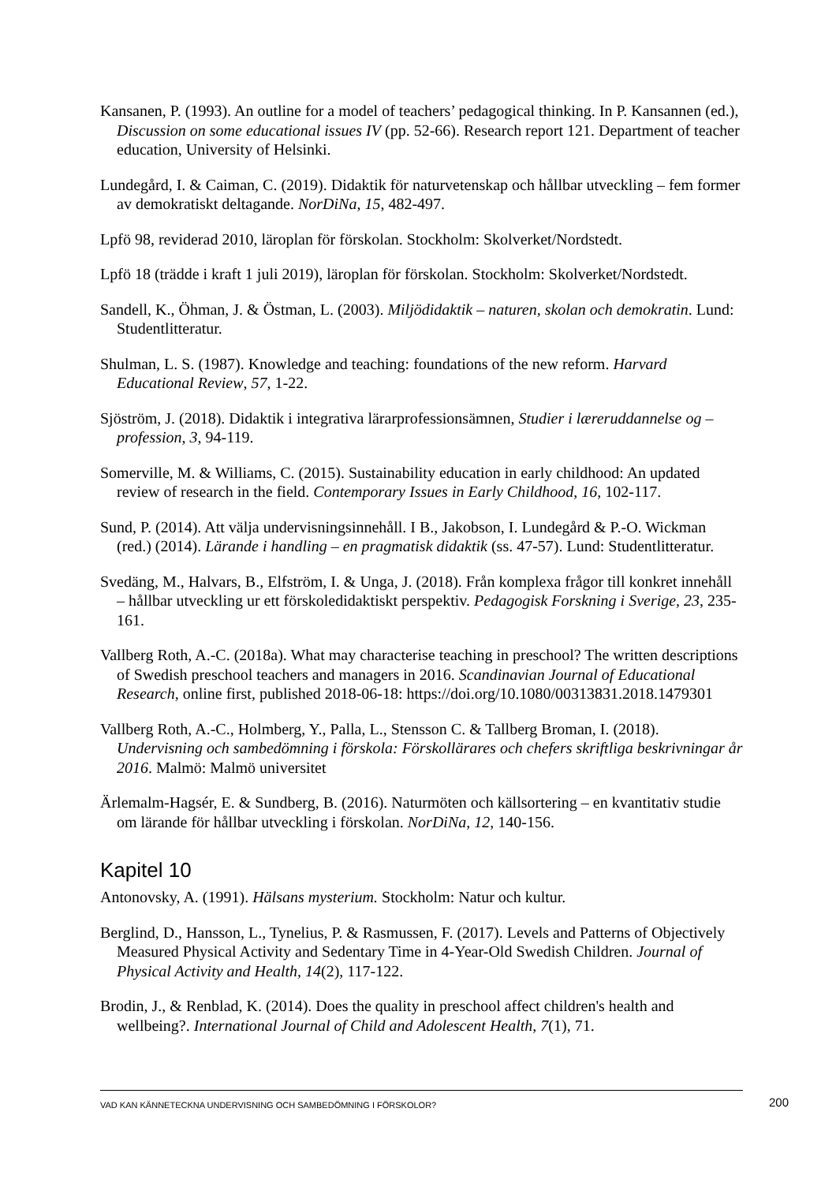Kansanen, P. (1993). An outline for a model of teachers’ pedagogical thinking. In P. Kansannen (ed.), Discussion on some educational issues IV (pp. 52-66). Research report 121. Department of teacher education, University of Helsinki.
Lundegård, I. & Caiman, C. (2019). Didaktik för naturvetenskap och hållbar utveckling – fem former av demokratiskt deltagande. NorDiNa, 15, 482-497.
Lpfö 98, reviderad 2010, läroplan för förskolan. Stockholm: Skolverket/Nordstedt.
Lpfö 18 (trädde i kraft 1 juli 2019), läroplan för förskolan. Stockholm: Skolverket/Nordstedt.
Sandell, K., Öhman, J. & Östman, L. (2003). Miljödidaktik – naturen, skolan och demokratin. Lund: Studentlitteratur.
Shulman, L. S. (1987). Knowledge and teaching: foundations of the new reform. Harvard Educational Review, 57, 1-22.
Sjöström, J. (2018). Didaktik i integrativa lärarprofessionsämnen, Studier i læreruddannelse og –profession, 3, 94-119.
Somerville, M. & Williams, C. (2015). Sustainability education in early childhood: An updated review of research in the field. Contemporary Issues in Early Childhood, 16, 102-117.
Sund, P. (2014). Att välja undervisningsinnehåll. I B., Jakobson, I. Lundegård & P.-O. Wickman (red.) (2014). Lärande i handling – en pragmatisk didaktik (ss. 47-57). Lund: Studentlitteratur.
Svedäng, M., Halvars, B., Elfström, I. & Unga, J. (2018). Från komplexa frågor till konkret innehåll – hållbar utveckling ur ett förskoledidaktiskt perspektiv. Pedagogisk Forskning i Sverige, 23, 235-161.
Vallberg Roth, A.-C. (2018a). What may characterise teaching in preschool? The written descriptions of Swedish preschool teachers and managers in 2016. Scandinavian Journal of Educational Research, online first, published 2018-06-18: https://doi.org/10.1080/00313831.2018.1479301
Vallberg Roth, A.-C., Holmberg, Y., Palla, L., Stensson C. & Tallberg Broman, I. (2018). Undervisning och sambedömning i förskola: Förskollärares och chefers skriftliga beskrivningar år 2016. Malmö: Malmö universitet
Ärlemalm-Hagsér, E. & Sundberg, B. (2016). Naturmöten och källsortering – en kvantitativ studie om lärande för hållbar utveckling i förskolan. NorDiNa, 12, 140-156.
Kapitel 10
Antonovsky, A. (1991). Hälsans mysterium. Stockholm: Natur och kultur.
Berglind, D., Hansson, L., Tynelius, P. & Rasmussen, F. (2017). Levels and Patterns of Objectively Measured Physical Activity and Sedentary Time in 4-Year-Old Swedish Children. Journal of Physical Activity and Health, 14(2), 117-122.
Brodin, J., & Renblad, K. (2014). Does the quality in preschool affect children's health and wellbeing?. International Journal of Child and Adolescent Health, 7(1), 71.
VAD KAN KÄNNETECKNA UNDERVISNING OCH SAMBEDÖMNING I FÖRSKOLOR? 200